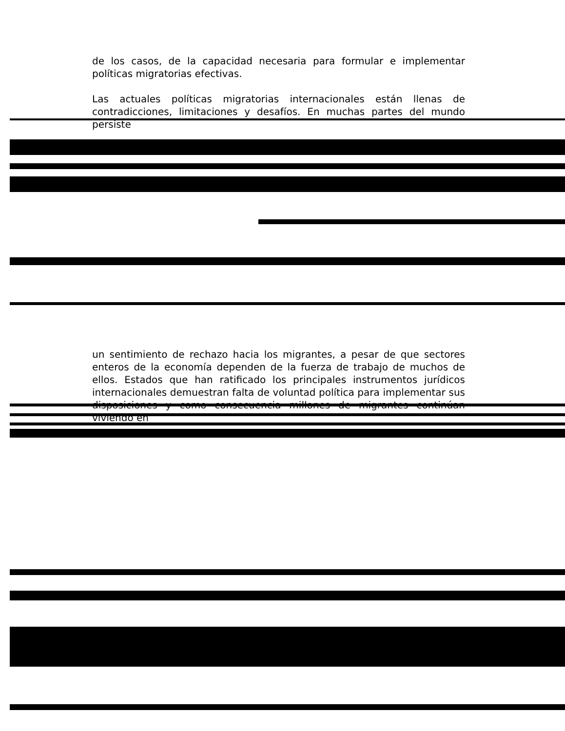de los casos, de la capacidad necesaria para formular e implementar políticas migratorias efectivas.
Las actuales políticas migratorias internacionales están llenas de contradicciones, limitaciones y desafíos. En muchas partes del mundo persiste
un sentimiento de rechazo hacia los migrantes, a pesar de que sectores enteros de la economía dependen de la fuerza de trabajo de muchos de ellos. Estados que han ratificado los principales instrumentos jurídicos internacionales demuestran falta de voluntad política para implementar sus disposiciones y como consecuencia millones de migrantes continúan viviendo en